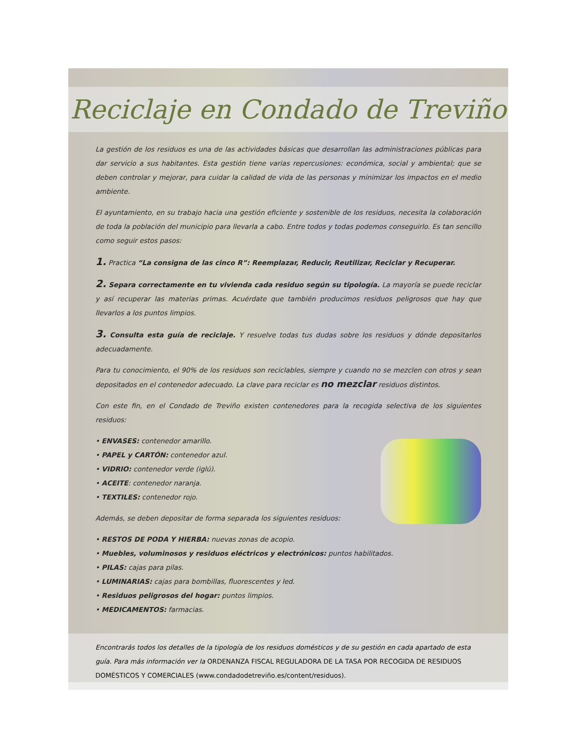Reciclaje en Condado de Treviño
La gestión de los residuos es una de las actividades básicas que desarrollan las administraciones públicas para dar servicio a sus habitantes. Esta gestión tiene varias repercusiones: económica, social y ambiental; que se deben controlar y mejorar, para cuidar la calidad de vida de las personas y minimizar los impactos en el medio ambiente.
El ayuntamiento, en su trabajo hacia una gestión eficiente y sostenible de los residuos, necesita la colaboración de toda la población del municipio para llevarla a cabo. Entre todos y todas podemos conseguirlo. Es tan sencillo como seguir estos pasos:
1. Practica “La consigna de las cinco R”: Reemplazar, Reducir, Reutilizar, Reciclar y Recuperar.
2. Separa correctamente en tu vivienda cada residuo según su tipología. La mayoría se puede reciclar y así recuperar las materias primas. Acuérdate que también producimos residuos peligrosos que hay que llevarlos a los puntos limpios.
3. Consulta esta guía de reciclaje. Y resuelve todas tus dudas sobre los residuos y dónde depositarlos adecuadamente.
Para tu conocimiento, el 90% de los residuos son reciclables, siempre y cuando no se mezclen con otros y sean depositados en el contenedor adecuado. La clave para reciclar es no mezclar residuos distintos.
Con este fin, en el Condado de Treviño existen contenedores para la recogida selectiva de los siguientes residuos:
• ENVASES: contenedor amarillo.
• PAPEL y CARTÓN: contenedor azul.
• VIDRIO: contenedor verde (iglú).
• ACEITE: contenedor naranja.
• TEXTILES: contenedor rojo.
Además, se deben depositar de forma separada los siguientes residuos:
• RESTOS DE PODA Y HIERBA: nuevas zonas de acopio.
• Muebles, voluminosos y residuos eléctricos y electrónicos: puntos habilitados.
• PILAS: cajas para pilas.
• LUMINARIAS: cajas para bombillas, fluorescentes y led.
• Residuos peligrosos del hogar: puntos limpios.
• MEDICAMENTOS: farmacias.
Encontrarás todos los detalles de la tipología de los residuos domésticos y de su gestión en cada apartado de esta guía. Para más información ver la ORDENANZA FISCAL REGULADORA DE LA TASA POR RECOGIDA DE RESIDUOS DOMÉSTICOS Y COMERCIALES (www.condadodetreviño.es/content/residuos).